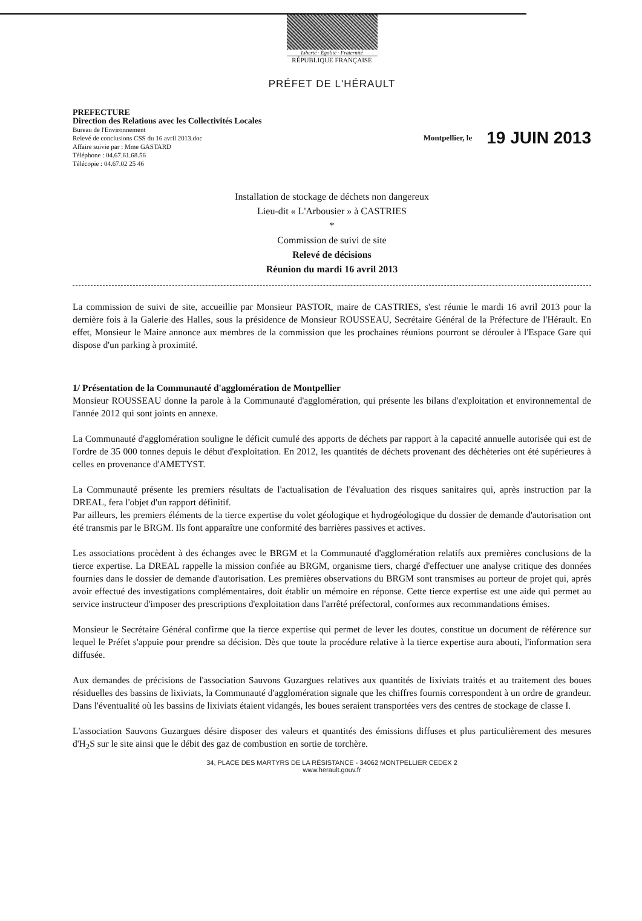Liberté · Égalité · Fraternité
RÉPUBLIQUE FRANÇAISE
PRÉFET DE L'HÉRAULT
PREFECTURE
Direction des Relations avec les Collectivités Locales
Bureau de l'Environnement
Relevé de conclusions CSS du 16 avril 2013.doc
Affaire suivie par : Mme GASTARD
Téléphone : 04.67.61.68.56
Télécopie : 04.67.02 25 46
Montpellier, le 19 JUIN 2013
Installation de stockage de déchets non dangereux
Lieu-dit « L'Arbousier » à CASTRIES
*
Commission de suivi de site
Relevé de décisions
Réunion du mardi 16 avril 2013
La commission de suivi de site, accueillie par Monsieur PASTOR, maire de CASTRIES, s'est réunie le mardi 16 avril 2013 pour la dernière fois à la Galerie des Halles, sous la présidence de Monsieur ROUSSEAU, Secrétaire Général de la Préfecture de l'Hérault. En effet, Monsieur le Maire annonce aux membres de la commission que les prochaines réunions pourront se dérouler à l'Espace Gare qui dispose d'un parking à proximité.
1/ Présentation de la Communauté d'agglomération de Montpellier
Monsieur ROUSSEAU donne la parole à la Communauté d'agglomération, qui présente les bilans d'exploitation et environnemental de l'année 2012 qui sont joints en annexe.
La Communauté d'agglomération souligne le déficit cumulé des apports de déchets par rapport à la capacité annuelle autorisée qui est de l'ordre de 35 000 tonnes depuis le début d'exploitation. En 2012, les quantités de déchets provenant des déchèteries ont été supérieures à celles en provenance d'AMETYST.
La Communauté présente les premiers résultats de l'actualisation de l'évaluation des risques sanitaires qui, après instruction par la DREAL, fera l'objet d'un rapport définitif.
Par ailleurs, les premiers éléments de la tierce expertise du volet géologique et hydrogéologique du dossier de demande d'autorisation ont été transmis par le BRGM. Ils font apparaître une conformité des barrières passives et actives.
Les associations procèdent à des échanges avec le BRGM et la Communauté d'agglomération relatifs aux premières conclusions de la tierce expertise. La DREAL rappelle la mission confiée au BRGM, organisme tiers, chargé d'effectuer une analyse critique des données fournies dans le dossier de demande d'autorisation. Les premières observations du BRGM sont transmises au porteur de projet qui, après avoir effectué des investigations complémentaires, doit établir un mémoire en réponse. Cette tierce expertise est une aide qui permet au service instructeur d'imposer des prescriptions d'exploitation dans l'arrêté préfectoral, conformes aux recommandations émises.
Monsieur le Secrétaire Général confirme que la tierce expertise qui permet de lever les doutes, constitue un document de référence sur lequel le Préfet s'appuie pour prendre sa décision. Dès que toute la procédure relative à la tierce expertise aura abouti, l'information sera diffusée.
Aux demandes de précisions de l'association Sauvons Guzargues relatives aux quantités de lixiviats traités et au traitement des boues résiduelles des bassins de lixiviats, la Communauté d'agglomération signale que les chiffres fournis correspondent à un ordre de grandeur. Dans l'éventualité où les bassins de lixiviats étaient vidangés, les boues seraient transportées vers des centres de stockage de classe I.
L'association Sauvons Guzargues désire disposer des valeurs et quantités des émissions diffuses et plus particulièrement des mesures d'H<sub>2</sub>S sur le site ainsi que le débit des gaz de combustion en sortie de torchère.
34, PLACE DES MARTYRS DE LA RÉSISTANCE - 34062 MONTPELLIER CEDEX 2
www.herault.gouv.fr